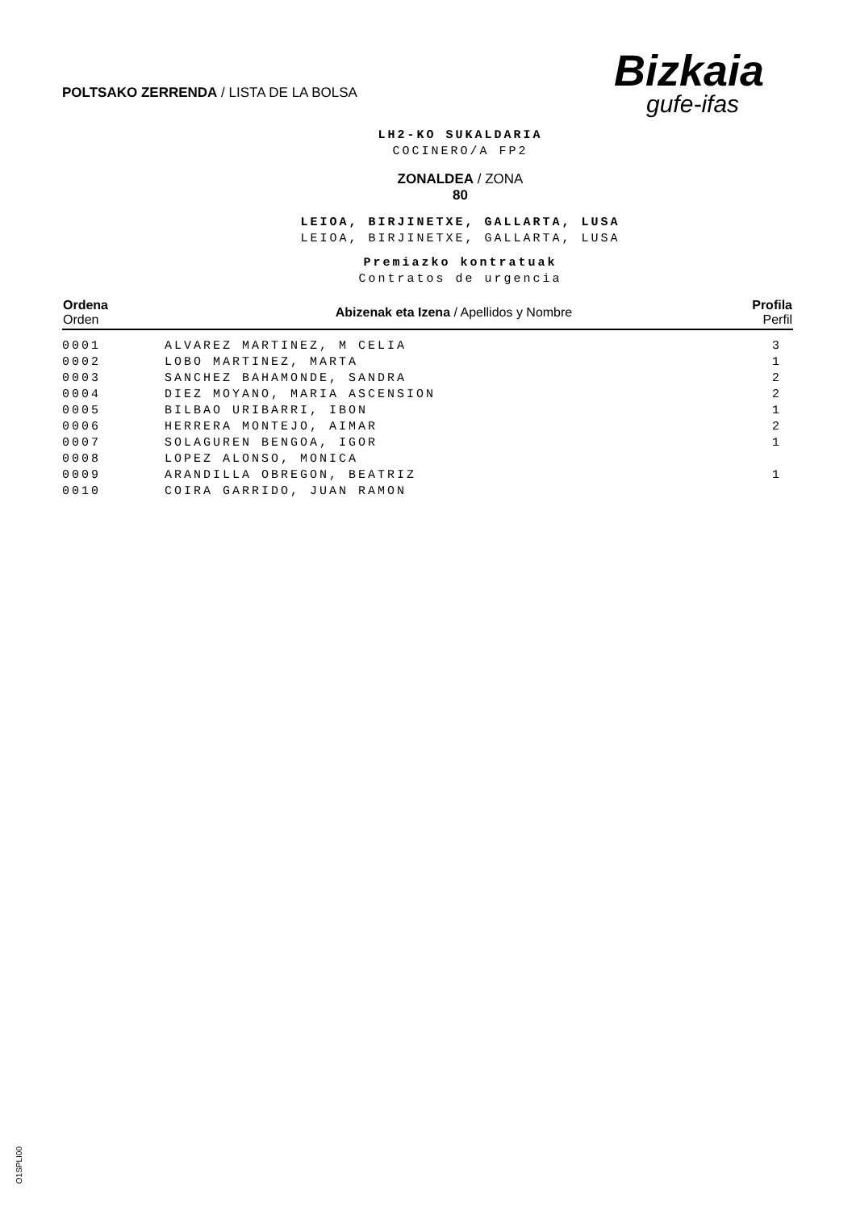POLTSAKO ZERRENDA / LISTA DE LA BOLSA
Bizkaia
gufe-ifas
LH2-KO SUKALDARIA
COCINERO/A FP2
ZONALDEA / ZONA
80
LEIOA, BIRJINETXE, GALLARTA, LUSA
LEIOA, BIRJINETXE, GALLARTA, LUSA
Premiazko kontratuak
Contratos de urgencia
| Ordena Orden | Abizenak eta Izena / Apellidos y Nombre | Profila Perfil |
| --- | --- | --- |
| 0001 | ALVAREZ MARTINEZ, M CELIA | 3 |
| 0002 | LOBO MARTINEZ, MARTA | 1 |
| 0003 | SANCHEZ BAHAMONDE, SANDRA | 2 |
| 0004 | DIEZ MOYANO, MARIA ASCENSION | 2 |
| 0005 | BILBAO URIBARRI, IBON | 1 |
| 0006 | HERRERA MONTEJO, AIMAR | 2 |
| 0007 | SOLAGUREN BENGOA, IGOR | 1 |
| 0008 | LOPEZ ALONSO, MONICA | |
| 0009 | ARANDILLA OBREGON, BEATRIZ | 1 |
| 0010 | COIRA GARRIDO, JUAN RAMON | |
O1SPLI00